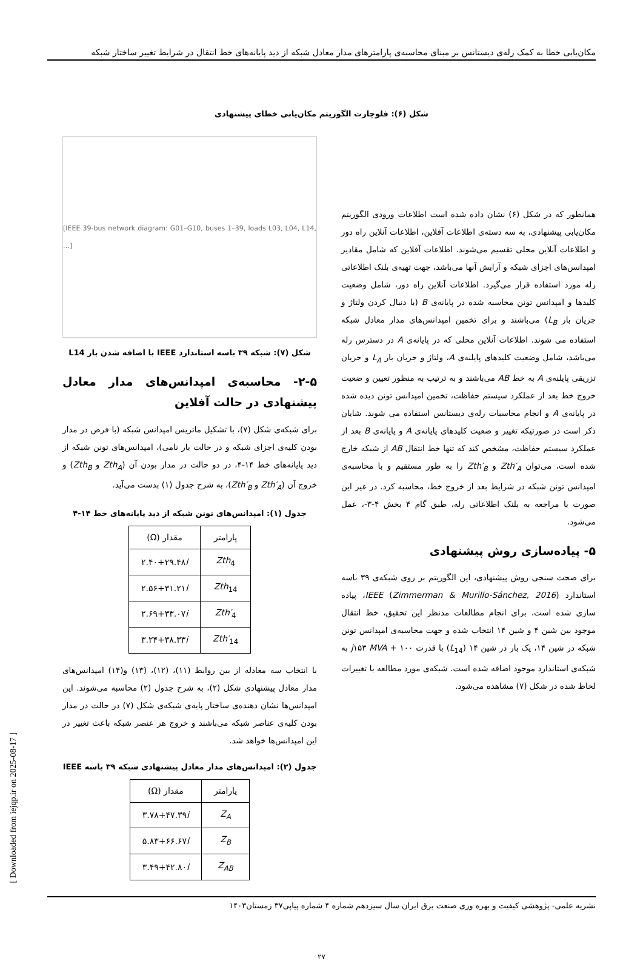مکان‌یابی خطا به کمک رله‌ی دیستانس بر مبنای محاسبه‌ی پارامترهای مدار معادل شبکه از دید پایانه‌های خط انتقال در شرایط تغییر ساختار شبکه
شکل (۶): فلوچارت الگوریتم مکان‌یابی خطای پیشنهادی
همانطور که در شکل (۶) نشان داده شده است اطلاعات ورودی الگوریتم مکان‌یابی پیشنهادی، به سه دسته‌ی اطلاعات آفلاین، اطلاعات آنلاین راه دور و اطلاعات آنلاین محلی تقسیم می‌شوند. اطلاعات آفلاین که شامل مقادیر امپدانس‌های اجزای شبکه و آرایش آنها می‌باشد، جهت تهیه‌ی بلنک اطلاعاتی رله مورد استفاده قرار می‌گیرد. اطلاعات آنلاین راه دور، شامل وضعیت کلیدها و امپدانس تونن محاسبه شده در پایانه‌ی B (با دنبال کردن ولتاژ و جریان بار L<sub>B</sub>) می‌باشند و برای تخمین امپدانس‌های مدار معادل شبکه استفاده می شوند. اطلاعات آنلاین محلی که در پایانه‌ی A در دسترس رله می‌باشد، شامل وضعیت کلیدهای پایلنه‌ی A، ولتاژ و جریان بار L<sub>A</sub> و جریان تزریقی پایلنه‌ی A به خط AB می‌باشند و به ترتیب به منظور تعیین و ضعیت خروج خط بعد از عملکرد سیستم حفاظت، تخمین امپدانس تونن دیده شده در پایانه‌ی A و انجام محاسبات رله‌ی دیستانس استفاده می شوند. شایان ذکر است در صورتیکه تغییر و ضعیت کلیدهای پایانه‌ی A و پایانه‌ی B بعد از عملکرد سیستم حفاظت، مشخص کند که تنها خط انتقال AB از شبکه خارج شده است، می‌توان Zth′<sub>A</sub> و Zth′<sub>B</sub> را به طور مستقیم و با محاسبه‌ی امپدانس تونن شبکه در شرایط بعد از خروج خط، محاسبه کرد. در غیر این صورت با مراجعه به بلنک اطلاعاتی رله، طبق گام ۴ بخش ۴-۳-، عمل می‌شود.
۵- پیاده‌سازی روش پیشنهادی
برای صحت سنجی روش پیشنهادی، این الگوریتم بر روی شبکه‌ی ۳۹ باسه استاندارد IEEE (Zimmerman & Murillo-Sánchez, 2016)، پیاده سازی شده است. برای انجام مطالعات مدنظر این تحقیق، خط انتقال موجود بین شین ۴ و شین ۱۴ انتخاب شده و جهت محاسبه‌ی امپدانس تونن شبکه در شین ۱۴، یک بار در شین ۱۴ (L<sub>14</sub>) با قدرت j۱۵۳ MVA + ۱۰۰ به شبکه‌ی استاندارد موجود اضافه شده است. شبکه‌ی مورد مطالعه با تغییرات لحاظ شده در شکل (۷) مشاهده می‌شود.
[IEEE 39-bus network diagram: G01–G10, buses 1–39, loads L03, L04, L14, …]
شکل (۷): شبکه ۳۹ باسه استاندارد IEEE با اضافه شدن بار L14
۲-۵- محاسبه‌ی امپدانس‌های مدار معادل پیشنهادی در حالت آفلاین
برای شبکه‌ی شکل (۷)، با تشکیل ماتریس امپدانس شبکه (با فرض در مدار بودن کلیه‌ی اجزای شبکه و در حالت بار نامی)، امپدانس‌های تونن شبکه از دید پایانه‌های خط ۱۴-۴، در دو حالت در مدار بودن آن (Zth<sub>A</sub> و Zth<sub>B</sub>) و خروج آن (Zth′<sub>A</sub> و Zth′<sub>B</sub>)، به شرح جدول (۱) بدست می‌آید.
جدول (۱): امپدانس‌های تونن شبکه از دید پایانه‌های خط ۱۴-۴
| پارامتر | مقدار (Ω) |
| --- | --- |
| Zth<sub>4</sub> | ۲.۴۰+۲۹.۴۸ i |
| Zth<sub>14</sub> | ۲.۵۶+۳۱.۲۱ i |
| Zth′<sub>4</sub> | ۲.۶۹+۳۳.۰۷ i |
| Zth′<sub>14</sub> | ۳.۲۴+۳۸.۳۳ i |
با انتخاب سه معادله از بین روابط (۱۱)، (۱۲)، (۱۳) و(۱۴) امپدانس‌های مدار معادل پیشنهادی شکل (۲)، به شرح جدول (۲) محاسبه می‌شوند. این امپدانس‌ها نشان دهنده‌ی ساختار پایه‌ی شبکه‌ی شکل (۷) در حالت در مدار بودن کلیه‌ی عناصر شبکه می‌باشند و خروج هر عنصر شبکه باعث تغییر در این امپدانس‌ها خواهد شد.
جدول (۲): امپدانس‌های مدار معادل پیشنهادی شبکه ۳۹ باسه IEEE
| پارامتر | مقدار (Ω) |
| --- | --- |
| Z<sub>A</sub> | ۳.۷۸+۴۷.۳۹ i |
| Z<sub>B</sub> | ۵.۸۳+۶۶.۶۷ i |
| Z<sub>AB</sub> | ۳.۴۹+۴۲.۸۰ i |
نشریه علمی- پژوهشی کیفیت و بهره وری صنعت برق ایران سال سیزدهم شماره ۴ شماره پیاپی۳۷ زمستان۱۴۰۳
۲۷
[ Downloaded from iejqp.ir on 2025-08-17 ]